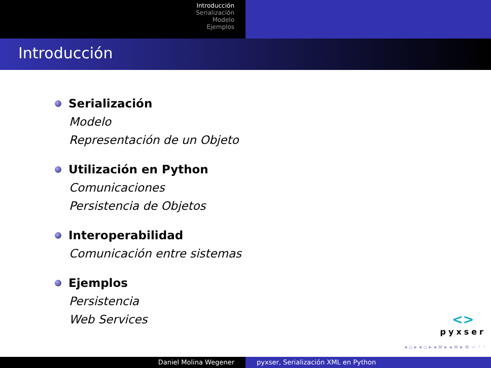Introducción
Serialización
Modelo
Ejemplos
Introducción
Serialización
Modelo
Representación de un Objeto
Utilización en Python
Comunicaciones
Persistencia de Objetos
Interoperabilidad
Comunicación entre sistemas
Ejemplos
Persistencia
Web Services
<>
pyxser
◂ ▫ ▸ ◂ ▫ ▸ ◂ ≡ ▸ ◂ ≡ ▸ ≡ ∽ ◦ ◦
Daniel Molina Wegener pyxser, Serialización XML en Python